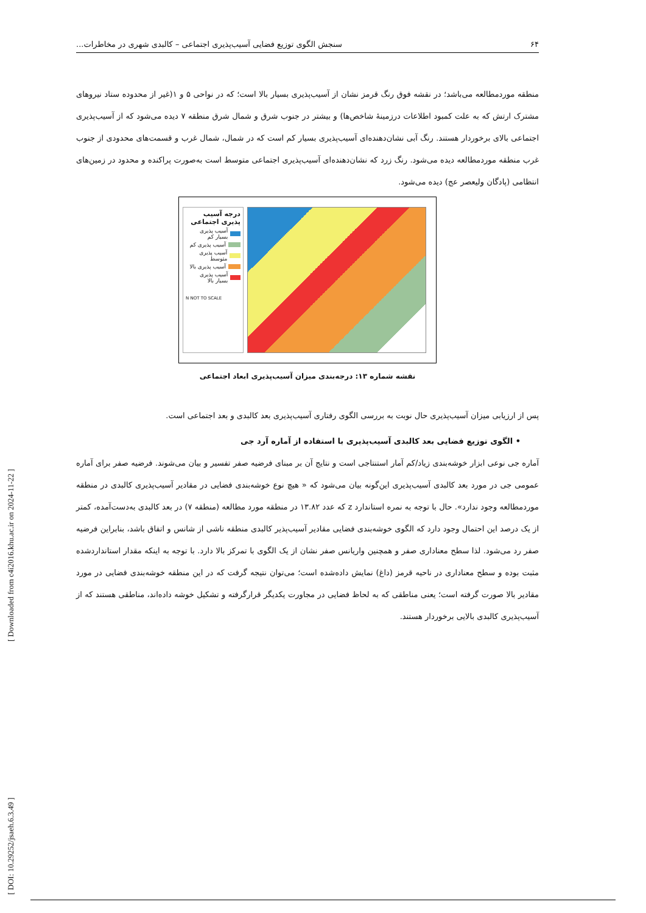۶۴ سنجش الگوی توزیع فضایی آسیب‌پذیری اجتماعی – کالبدی شهری در مخاطرات...
منطقه موردمطالعه می‌باشد؛ در نقشه فوق رنگ قرمز نشان از آسیب‌پذیری بسیار بالا است؛ که در نواحی ۵ و ۱(غیر از محدوده ستاد نیروهای مشترک ارتش که به علت کمبود اطلاعات درزمینهٔ شاخص‌ها) و بیشتر در جنوب شرق و شمال شرق منطقه ۷ دیده می‌شود که از آسیب‌پذیری اجتماعی بالای برخوردار هستند. رنگ آبی نشان‌دهنده‌ای آسیب‌پذیری بسیار کم است که در شمال، شمال غرب و قسمت‌های محدودی از جنوب غرب منطقه موردمطالعه دیده می‌شود. رنگ زرد که نشان‌دهنده‌ای آسیب‌پذیری اجتماعی متوسط است به‌صورت پراکنده و محدود در زمین‌های انتظامی (پادگان ولیعصر عج) دیده می‌شود.
درجه آسیب پذیری اجتماعی
آسیب پذیری بسیار کم
آسیب پذیری کم
آسیب پذیری متوسط
آسیب پذیری بالا
آسیب پذیری بسیار بالا
N NOT TO SCALE
نقشه شماره ۱۳: درجه‌بندی میزان آسیب‌پذیری ابعاد اجتماعی
پس از ارزیابی میزان آسیب‌پذیری حال نوبت به بررسی الگوی رفتاری آسیب‌پذیری بعد کالبدی و بعد اجتماعی است.
• الگوی توزیع فضایی بعد کالبدی آسیب‌پذیری با استفاده از آماره آرد جی
آماره جی نوعی ابزار خوشه‌بندی زیاد/کم آمار استنتاجی است و نتایج آن بر مبنای فرضیه صفر تفسیر و بیان می‌شوند. فرضیه صفر برای آماره عمومی جی در مورد بعد کالبدی آسیب‌پذیری این‌گونه بیان می‌شود که « هیچ نوع خوشه‌بندی فضایی در مقادیر آسیب‌پذیری کالبدی در منطقه موردمطالعه وجود ندارد». حال با توجه به نمره استاندارد z که عدد ۱۳.۸۲ در منطقه مورد مطالعه (منطقه ۷) در بعد کالبدی به‌دست‌آمده، کمتر از یک درصد این احتمال وجود دارد که الگوی خوشه‌بندی فضایی مقادیر آسیب‌پذیر کالبدی منطقه ناشی از شانس و اتفاق باشد، بنابراین فرضیه صفر رد می‌شود. لذا سطح معناداری صفر و همچنین واریانس صفر نشان از یک الگوی با تمرکز بالا دارد. با توجه به اینکه مقدار استانداردشده مثبت بوده و سطح معناداری در ناحیه قرمز (داغ) نمایش داده‌شده است؛ می‌توان نتیجه گرفت که در این منطقه خوشه‌بندی فضایی در مورد مقادیر بالا صورت گرفته است؛ یعنی مناطقی که به لحاظ فضایی در مجاورت یکدیگر قرارگرفته و تشکیل خوشه داده‌اند، مناطقی هستند که از آسیب‌پذیری کالبدی بالایی برخوردار هستند.
[ DOI: 10.29252/jsaeh.6.3.49 ] [ Downloaded from c4i2016.khu.ac.ir on 2024-11-22 ]